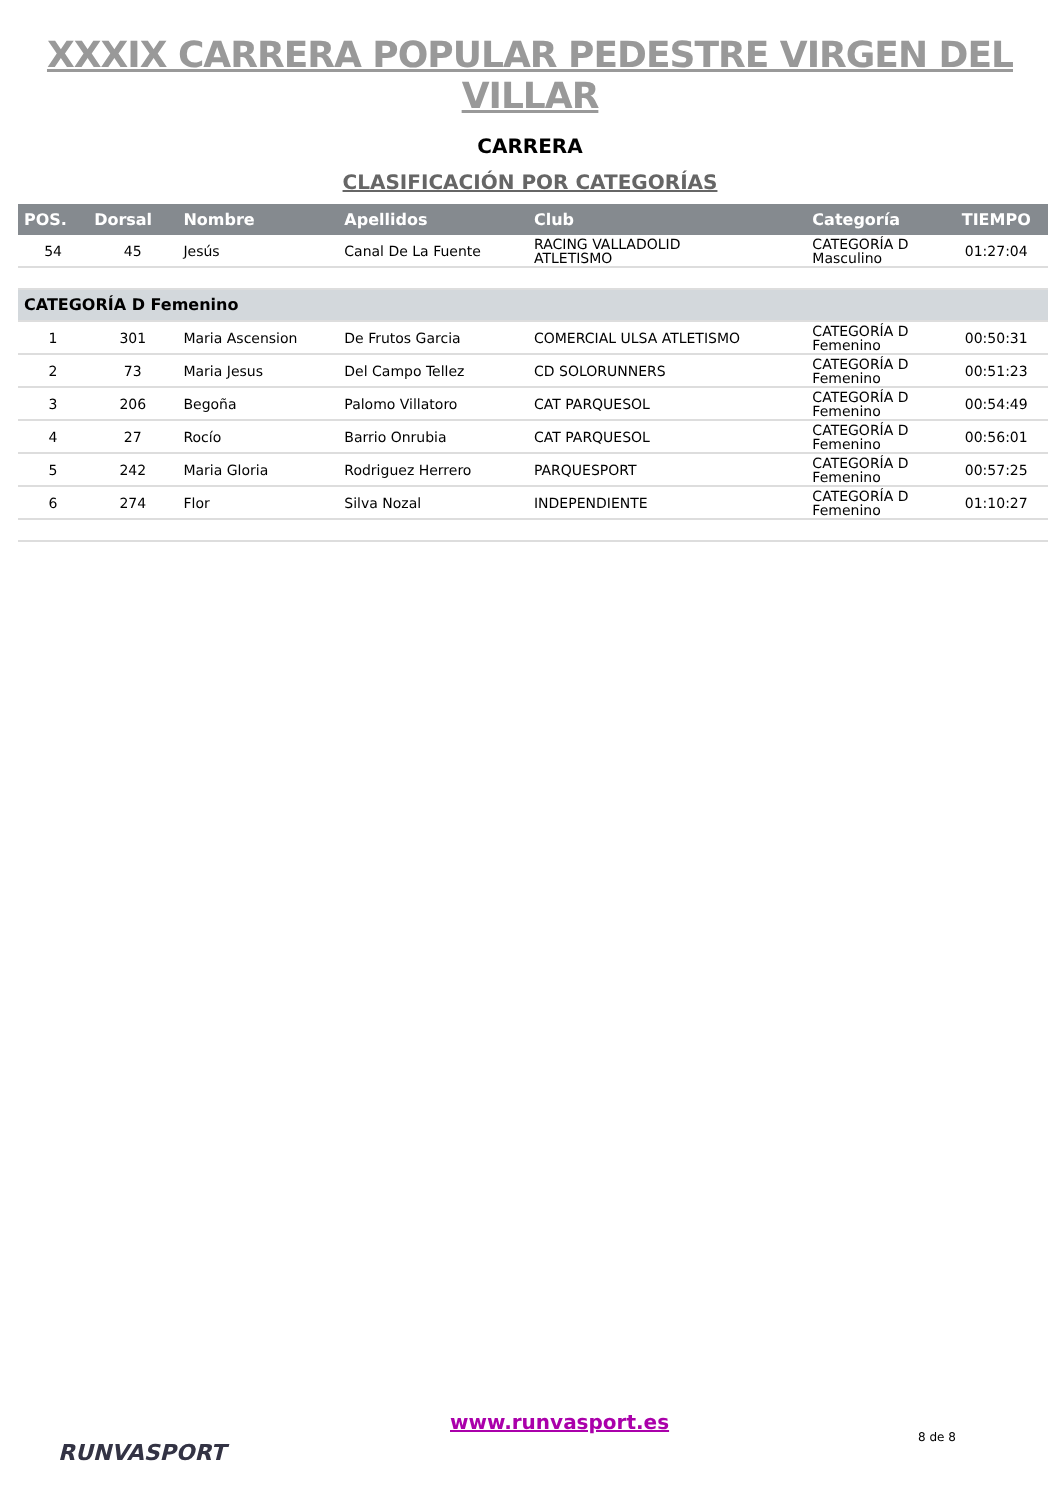XXXIX CARRERA POPULAR PEDESTRE VIRGEN DEL VILLAR
CARRERA
CLASIFICACIÓN POR CATEGORÍAS
| POS. | Dorsal | Nombre | Apellidos | Club | Categoría | TIEMPO |
| --- | --- | --- | --- | --- | --- | --- |
| 54 | 45 | Jesús | Canal De La Fuente | RACING VALLADOLID ATLETISMO | CATEGORÍA D Masculino | 01:27:04 |
| CATEGORÍA D Femenino | | | | | | |
| 1 | 301 | Maria Ascension | De Frutos Garcia | COMERCIAL ULSA ATLETISMO | CATEGORÍA D Femenino | 00:50:31 |
| 2 | 73 | Maria Jesus | Del Campo Tellez | CD SOLORUNNERS | CATEGORÍA D Femenino | 00:51:23 |
| 3 | 206 | Begoña | Palomo Villatoro | CAT PARQUESOL | CATEGORÍA D Femenino | 00:54:49 |
| 4 | 27 | Rocío | Barrio Onrubia | CAT PARQUESOL | CATEGORÍA D Femenino | 00:56:01 |
| 5 | 242 | Maria Gloria | Rodriguez Herrero | PARQUESPORT | CATEGORÍA D Femenino | 00:57:25 |
| 6 | 274 | Flor | Silva Nozal | INDEPENDIENTE | CATEGORÍA D Femenino | 01:10:27 |
RUNVASPORT
www.runvasport.es
8 de 8